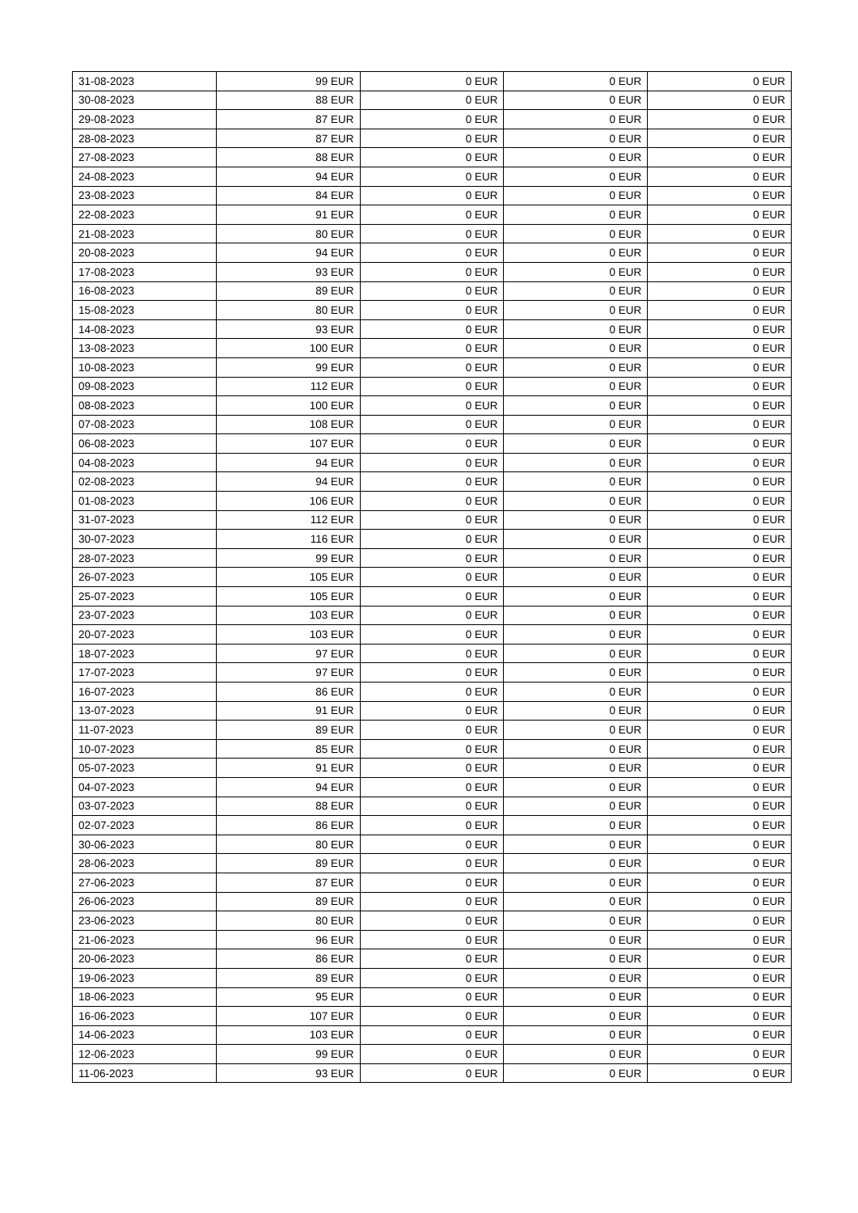| 31-08-2023 | 99 EUR | 0 EUR | 0 EUR | 0 EUR |
| 30-08-2023 | 88 EUR | 0 EUR | 0 EUR | 0 EUR |
| 29-08-2023 | 87 EUR | 0 EUR | 0 EUR | 0 EUR |
| 28-08-2023 | 87 EUR | 0 EUR | 0 EUR | 0 EUR |
| 27-08-2023 | 88 EUR | 0 EUR | 0 EUR | 0 EUR |
| 24-08-2023 | 94 EUR | 0 EUR | 0 EUR | 0 EUR |
| 23-08-2023 | 84 EUR | 0 EUR | 0 EUR | 0 EUR |
| 22-08-2023 | 91 EUR | 0 EUR | 0 EUR | 0 EUR |
| 21-08-2023 | 80 EUR | 0 EUR | 0 EUR | 0 EUR |
| 20-08-2023 | 94 EUR | 0 EUR | 0 EUR | 0 EUR |
| 17-08-2023 | 93 EUR | 0 EUR | 0 EUR | 0 EUR |
| 16-08-2023 | 89 EUR | 0 EUR | 0 EUR | 0 EUR |
| 15-08-2023 | 80 EUR | 0 EUR | 0 EUR | 0 EUR |
| 14-08-2023 | 93 EUR | 0 EUR | 0 EUR | 0 EUR |
| 13-08-2023 | 100 EUR | 0 EUR | 0 EUR | 0 EUR |
| 10-08-2023 | 99 EUR | 0 EUR | 0 EUR | 0 EUR |
| 09-08-2023 | 112 EUR | 0 EUR | 0 EUR | 0 EUR |
| 08-08-2023 | 100 EUR | 0 EUR | 0 EUR | 0 EUR |
| 07-08-2023 | 108 EUR | 0 EUR | 0 EUR | 0 EUR |
| 06-08-2023 | 107 EUR | 0 EUR | 0 EUR | 0 EUR |
| 04-08-2023 | 94 EUR | 0 EUR | 0 EUR | 0 EUR |
| 02-08-2023 | 94 EUR | 0 EUR | 0 EUR | 0 EUR |
| 01-08-2023 | 106 EUR | 0 EUR | 0 EUR | 0 EUR |
| 31-07-2023 | 112 EUR | 0 EUR | 0 EUR | 0 EUR |
| 30-07-2023 | 116 EUR | 0 EUR | 0 EUR | 0 EUR |
| 28-07-2023 | 99 EUR | 0 EUR | 0 EUR | 0 EUR |
| 26-07-2023 | 105 EUR | 0 EUR | 0 EUR | 0 EUR |
| 25-07-2023 | 105 EUR | 0 EUR | 0 EUR | 0 EUR |
| 23-07-2023 | 103 EUR | 0 EUR | 0 EUR | 0 EUR |
| 20-07-2023 | 103 EUR | 0 EUR | 0 EUR | 0 EUR |
| 18-07-2023 | 97 EUR | 0 EUR | 0 EUR | 0 EUR |
| 17-07-2023 | 97 EUR | 0 EUR | 0 EUR | 0 EUR |
| 16-07-2023 | 86 EUR | 0 EUR | 0 EUR | 0 EUR |
| 13-07-2023 | 91 EUR | 0 EUR | 0 EUR | 0 EUR |
| 11-07-2023 | 89 EUR | 0 EUR | 0 EUR | 0 EUR |
| 10-07-2023 | 85 EUR | 0 EUR | 0 EUR | 0 EUR |
| 05-07-2023 | 91 EUR | 0 EUR | 0 EUR | 0 EUR |
| 04-07-2023 | 94 EUR | 0 EUR | 0 EUR | 0 EUR |
| 03-07-2023 | 88 EUR | 0 EUR | 0 EUR | 0 EUR |
| 02-07-2023 | 86 EUR | 0 EUR | 0 EUR | 0 EUR |
| 30-06-2023 | 80 EUR | 0 EUR | 0 EUR | 0 EUR |
| 28-06-2023 | 89 EUR | 0 EUR | 0 EUR | 0 EUR |
| 27-06-2023 | 87 EUR | 0 EUR | 0 EUR | 0 EUR |
| 26-06-2023 | 89 EUR | 0 EUR | 0 EUR | 0 EUR |
| 23-06-2023 | 80 EUR | 0 EUR | 0 EUR | 0 EUR |
| 21-06-2023 | 96 EUR | 0 EUR | 0 EUR | 0 EUR |
| 20-06-2023 | 86 EUR | 0 EUR | 0 EUR | 0 EUR |
| 19-06-2023 | 89 EUR | 0 EUR | 0 EUR | 0 EUR |
| 18-06-2023 | 95 EUR | 0 EUR | 0 EUR | 0 EUR |
| 16-06-2023 | 107 EUR | 0 EUR | 0 EUR | 0 EUR |
| 14-06-2023 | 103 EUR | 0 EUR | 0 EUR | 0 EUR |
| 12-06-2023 | 99 EUR | 0 EUR | 0 EUR | 0 EUR |
| 11-06-2023 | 93 EUR | 0 EUR | 0 EUR | 0 EUR |